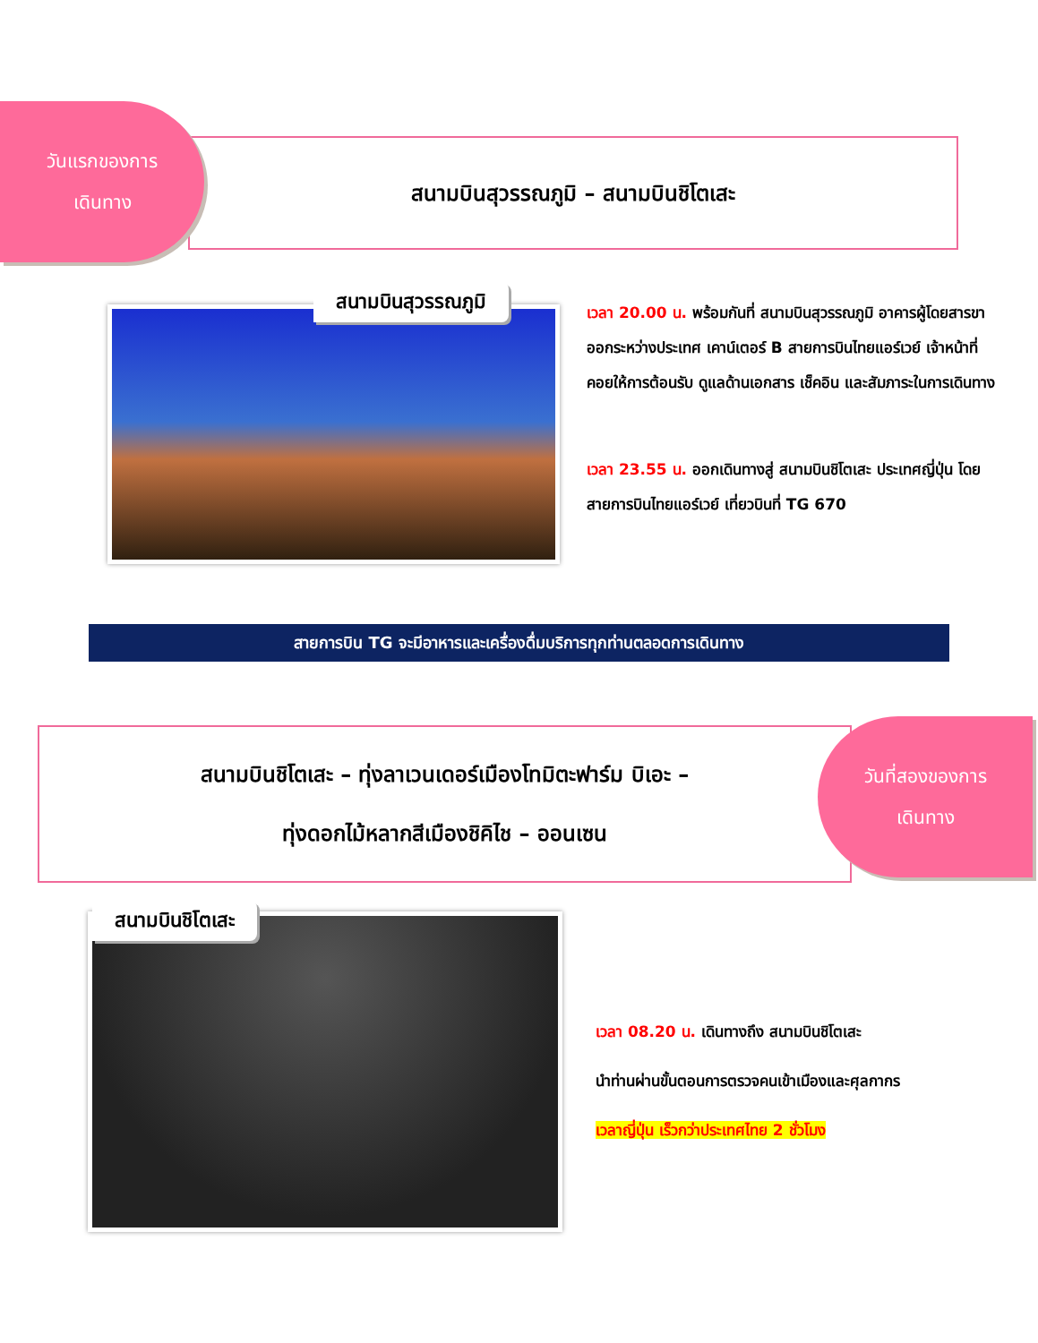สนามบินสุวรรณภูมิ – สนามบินชิโตเสะ
วันแรกของการ
เดินทาง
สนามบินสุวรรณภูมิ
เวลา 20.00 น. พร้อมกันที่ สนามบินสุวรรณภูมิ อาคารผู้โดยสารขาออกระหว่างประเทศ เคาน์เตอร์ B สายการบินไทยแอร์เวย์ เจ้าหน้าที่คอยให้การต้อนรับ ดูแลด้านเอกสาร เช็คอิน และสัมภาระในการเดินทาง
เวลา 23.55 น. ออกเดินทางสู่ สนามบินชิโตเสะ ประเทศญี่ปุ่น โดยสายการบินไทยแอร์เวย์ เที่ยวบินที่ TG 670
สายการบิน TG จะมีอาหารและเครื่องดื่มบริการทุกท่านตลอดการเดินทาง
สนามบินชิโตเสะ – ทุ่งลาเวนเดอร์เมืองโทมิตะฟาร์ม บิเอะ –
ทุ่งดอกไม้หลากสีเมืองชิคิไช – ออนเซน
วันที่สองของการ
เดินทาง
สนามบินชิโตเสะ
เวลา 08.20 น. เดินทางถึง สนามบินชิโตเสะ
นำท่านผ่านขั้นตอนการตรวจคนเข้าเมืองและศุลกากร
เวลาญี่ปุ่น เร็วกว่าประเทศไทย 2 ชั่วโมง